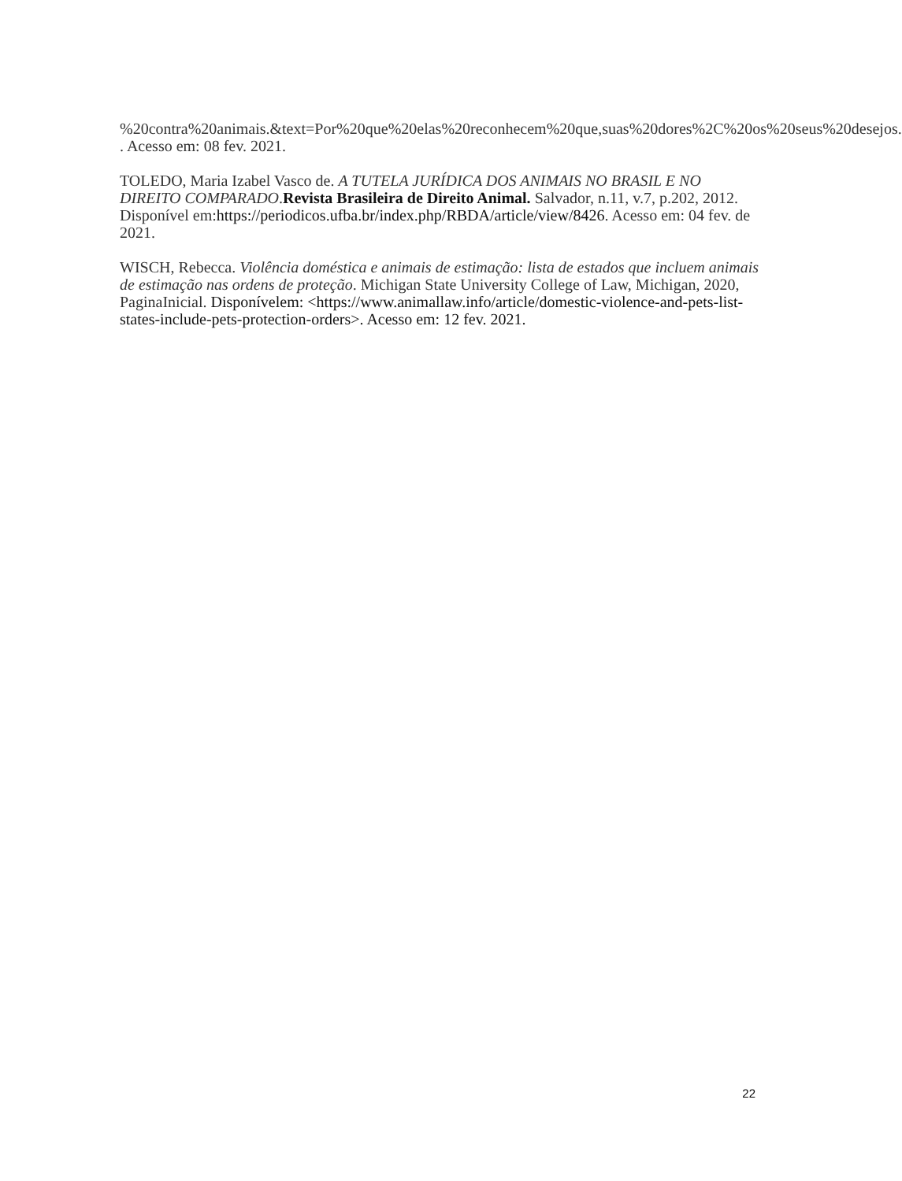%20contra%20animais.&text=Por%20que%20elas%20reconhecem%20que,suas%20dores%2C%20os%20seus%20desejos. . Acesso em: 08 fev. 2021.
TOLEDO, Maria Izabel Vasco de. A TUTELA JURÍDICA DOS ANIMAIS NO BRASIL E NO DIREITO COMPARADO.Revista Brasileira de Direito Animal. Salvador, n.11, v.7, p.202, 2012. Disponível em:https://periodicos.ufba.br/index.php/RBDA/article/view/8426. Acesso em: 04 fev. de 2021.
WISCH, Rebecca. Violência doméstica e animais de estimação: lista de estados que incluem animais de estimação nas ordens de proteção. Michigan State University College of Law, Michigan, 2020, PaginaInicial. Disponívelem: <https://www.animallaw.info/article/domestic-violence-and-pets-list-states-include-pets-protection-orders>. Acesso em: 12 fev. 2021.
22